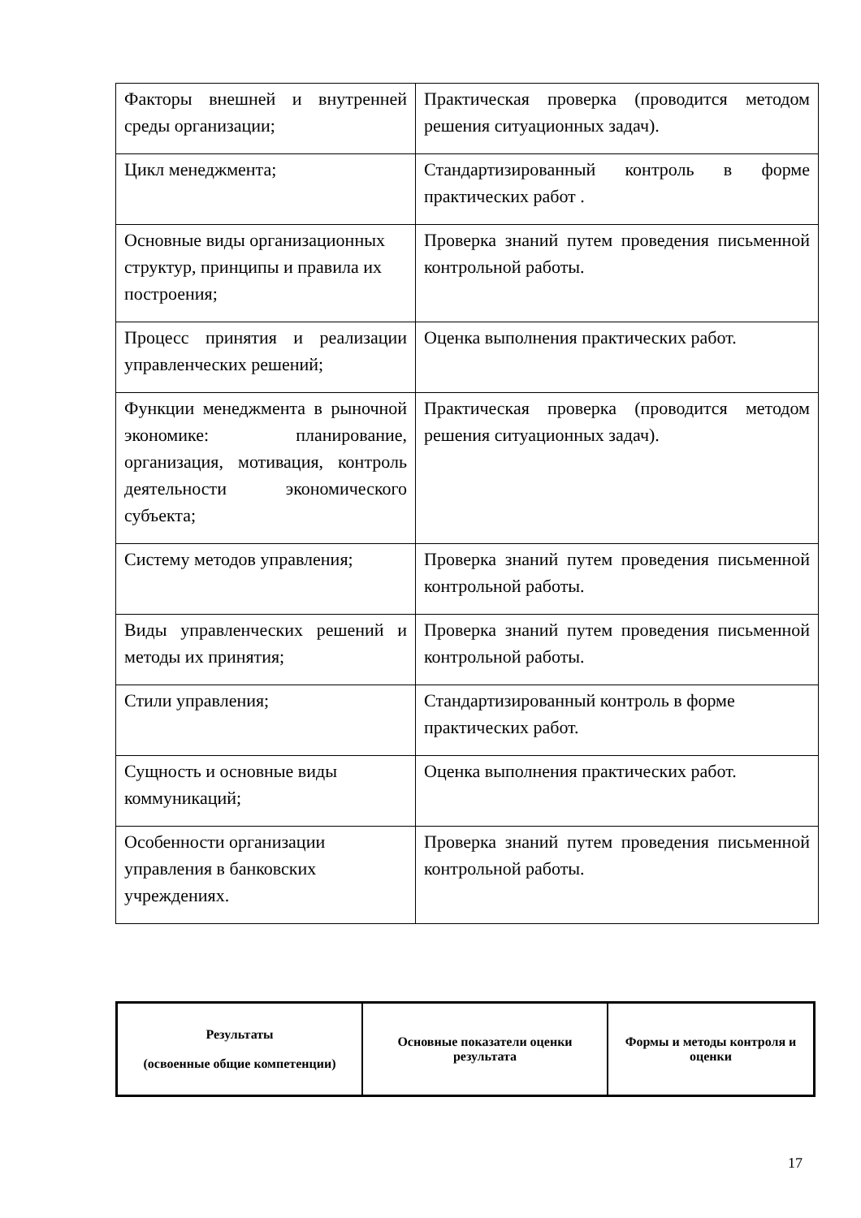| Факторы внешней и внутренней среды организации; | Практическая проверка (проводится методом решения ситуационных задач). |
| Цикл менеджмента; | Стандартизированный контроль в форме практических работ . |
| Основные виды организационных структур, принципы и правила их построения; | Проверка знаний путем проведения письменной контрольной работы. |
| Процесс принятия и реализации управленческих решений; | Оценка выполнения практических работ. |
| Функции менеджмента в рыночной экономике: планирование, организация, мотивация, контроль деятельности экономического субъекта; | Практическая проверка (проводится методом решения ситуационных задач). |
| Систему методов управления; | Проверка знаний путем проведения письменной контрольной работы. |
| Виды управленческих решений и методы их принятия; | Проверка знаний путем проведения письменной контрольной работы. |
| Стили управления; | Стандартизированный контроль в форме практических работ. |
| Сущность и основные виды коммуникаций; | Оценка выполнения практических работ. |
| Особенности организации управления в банковских учреждениях. | Проверка знаний путем проведения письменной контрольной работы. |
| Результаты (освоенные общие компетенции) | Основные показатели оценки результата | Формы и методы контроля и оценки |
| --- | --- | --- |
17